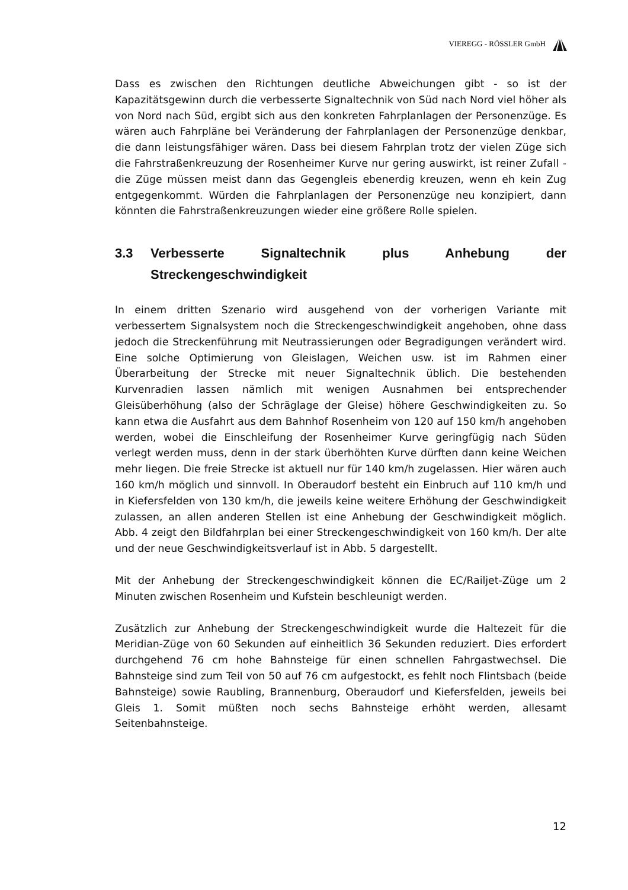VIEREGG - RÖSSLER GmbH
Dass es zwischen den Richtungen deutliche Abweichungen gibt - so ist der Kapazitätsgewinn durch die verbesserte Signaltechnik von Süd nach Nord viel höher als von Nord nach Süd, ergibt sich aus den konkreten Fahrplanlagen der Personenzüge. Es wären auch Fahrpläne bei Veränderung der Fahrplanlagen der Personenzüge denkbar, die dann leistungsfähiger wären. Dass bei diesem Fahrplan trotz der vielen Züge sich die Fahrstraßenkreuzung der Rosenheimer Kurve nur gering auswirkt, ist reiner Zufall - die Züge müssen meist dann das Gegengleis ebenerdig kreuzen, wenn eh kein Zug entgegenkommt. Würden die Fahrplanlagen der Personenzüge neu konzipiert, dann könnten die Fahrstraßenkreuzungen wieder eine größere Rolle spielen.
3.3 Verbesserte Signaltechnik plus Anhebung der Streckengeschwindigkeit
In einem dritten Szenario wird ausgehend von der vorherigen Variante mit verbessertem Signalsystem noch die Streckengeschwindigkeit angehoben, ohne dass jedoch die Streckenführung mit Neutrassierungen oder Begradigungen verändert wird. Eine solche Optimierung von Gleislagen, Weichen usw. ist im Rahmen einer Überarbeitung der Strecke mit neuer Signaltechnik üblich. Die bestehenden Kurvenradien lassen nämlich mit wenigen Ausnahmen bei entsprechender Gleisüberhöhung (also der Schräglage der Gleise) höhere Geschwindigkeiten zu. So kann etwa die Ausfahrt aus dem Bahnhof Rosenheim von 120 auf 150 km/h angehoben werden, wobei die Einschleifung der Rosenheimer Kurve geringfügig nach Süden verlegt werden muss, denn in der stark überhöhten Kurve dürften dann keine Weichen mehr liegen. Die freie Strecke ist aktuell nur für 140 km/h zugelassen. Hier wären auch 160 km/h möglich und sinnvoll. In Oberaudorf besteht ein Einbruch auf 110 km/h und in Kiefersfelden von 130 km/h, die jeweils keine weitere Erhöhung der Geschwindigkeit zulassen, an allen anderen Stellen ist eine Anhebung der Geschwindigkeit möglich. Abb. 4 zeigt den Bildfahrplan bei einer Streckengeschwindigkeit von 160 km/h. Der alte und der neue Geschwindigkeitsverlauf ist in Abb. 5 dargestellt.
Mit der Anhebung der Streckengeschwindigkeit können die EC/Railjet-Züge um 2 Minuten zwischen Rosenheim und Kufstein beschleunigt werden.
Zusätzlich zur Anhebung der Streckengeschwindigkeit wurde die Haltezeit für die Meridian-Züge von 60 Sekunden auf einheitlich 36 Sekunden reduziert. Dies erfordert durchgehend 76 cm hohe Bahnsteige für einen schnellen Fahrgastwechsel. Die Bahnsteige sind zum Teil von 50 auf 76 cm aufgestockt, es fehlt noch Flintsbach (beide Bahnsteige) sowie Raubling, Brannenburg, Oberaudorf und Kiefersfelden, jeweils bei Gleis 1. Somit müßten noch sechs Bahnsteige erhöht werden, allesamt Seitenbahnsteige.
12